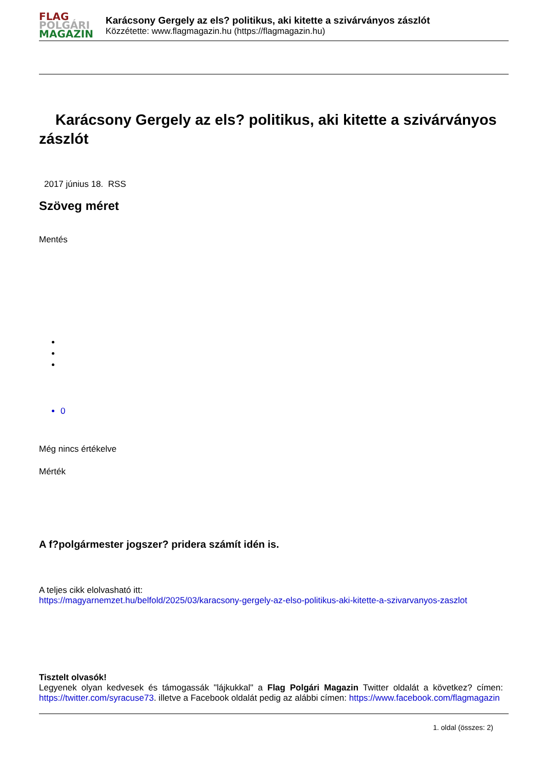FLAG
POLGÁRI
MAGAZIN
Karácsony Gergely az els? politikus, aki kitette a szivárványos zászlót
Közzétette: www.flagmagazin.hu (https://flagmagazin.hu)
Karácsony Gergely az els? politikus, aki kitette a szivárványos zászlót
2017 június 18. RSS
Szöveg méret
Mentés
0
Még nincs értékelve
Mérték
A f?polgármester jogszer? pridera számít idén is.
A teljes cikk elolvasható itt:
https://magyarnemzet.hu/belfold/2025/03/karacsony-gergely-az-elso-politikus-aki-kitette-a-szivarvanyos-zaszlot
Tisztelt olvasók!
Legyenek olyan kedvesek és támogassák "lájkukkal" a Flag Polgári Magazin Twitter oldalát a következ? címen: https://twitter.com/syracuse73. illetve a Facebook oldalát pedig az alábbi címen: https://www.facebook.com/flagmagazin
1. oldal (összes: 2)